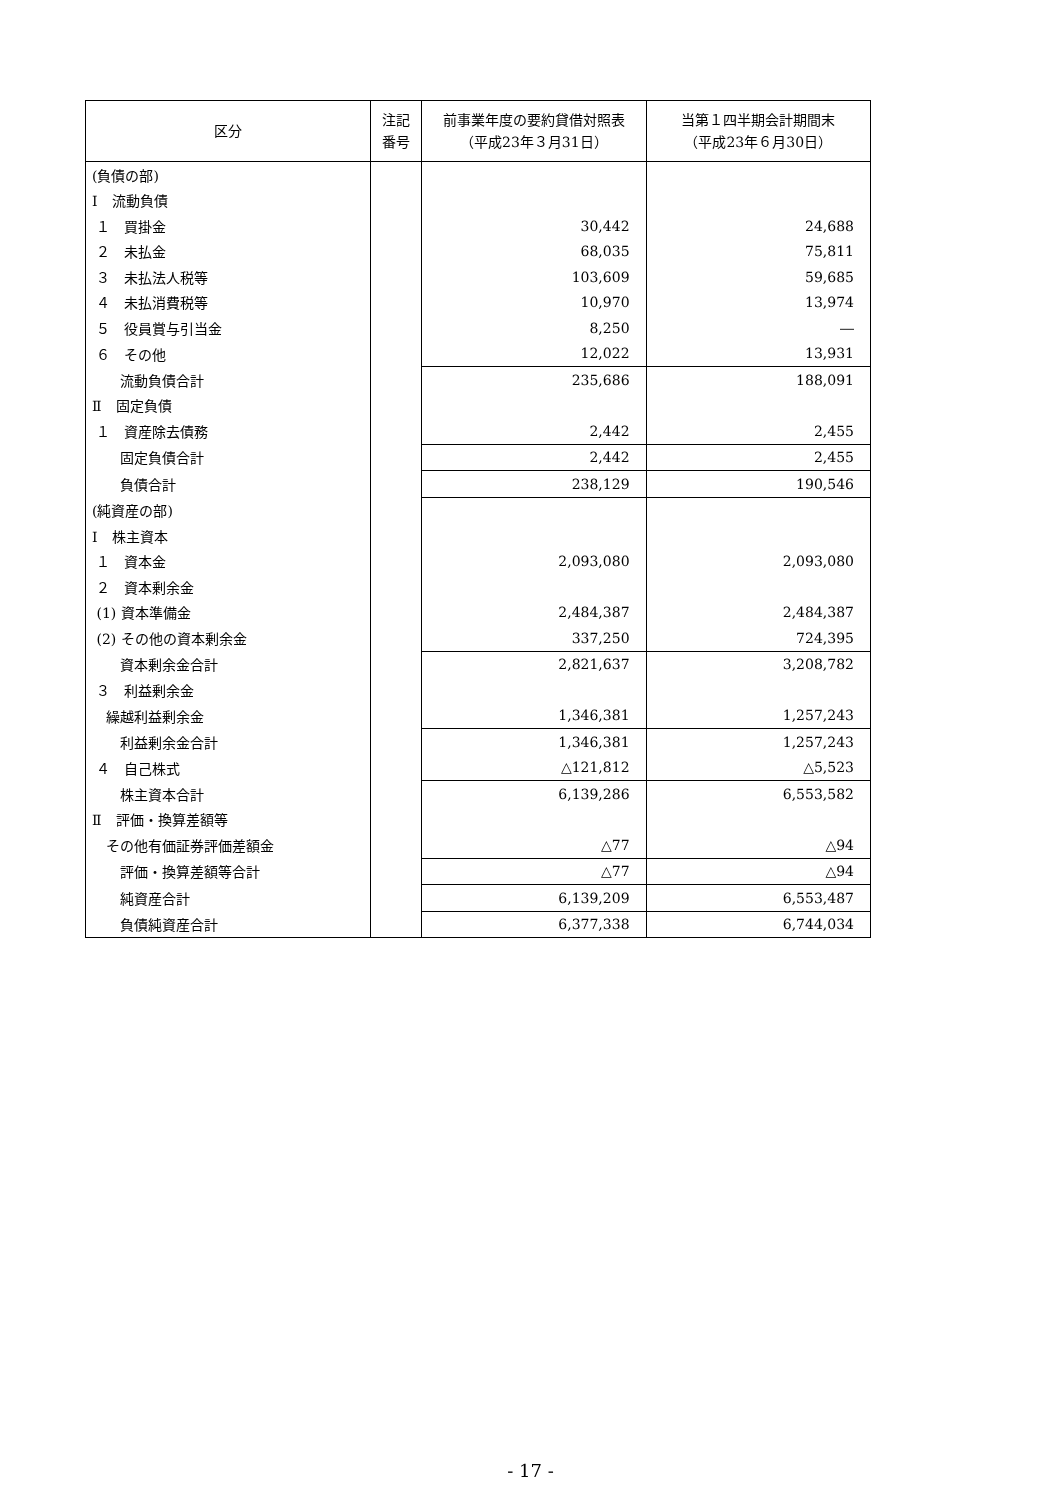| 区分 | 注記 番号 | 前事業年度の要約貸借対照表 （平成23年３月31日） | 当第１四半期会計期間末 （平成23年６月30日） |
| --- | --- | --- | --- |
| (負債の部) | | | |
| Ⅰ 流動負債 | | | |
| １ 買掛金 | | 30,442 | 24,688 |
| ２ 未払金 | | 68,035 | 75,811 |
| ３ 未払法人税等 | | 103,609 | 59,685 |
| ４ 未払消費税等 | | 10,970 | 13,974 |
| ５ 役員賞与引当金 | | 8,250 | ― |
| ６ その他 | | 12,022 | 13,931 |
| 流動負債合計 | | 235,686 | 188,091 |
| Ⅱ 固定負債 | | | |
| １ 資産除去債務 | | 2,442 | 2,455 |
| 固定負債合計 | | 2,442 | 2,455 |
| 負債合計 | | 238,129 | 190,546 |
| (純資産の部) | | | |
| Ⅰ 株主資本 | | | |
| １ 資本金 | | 2,093,080 | 2,093,080 |
| ２ 資本剰余金 | | | |
| (1) 資本準備金 | | 2,484,387 | 2,484,387 |
| (2) その他の資本剰余金 | | 337,250 | 724,395 |
| 資本剰余金合計 | | 2,821,637 | 3,208,782 |
| ３ 利益剰余金 | | | |
| 繰越利益剰余金 | | 1,346,381 | 1,257,243 |
| 利益剰余金合計 | | 1,346,381 | 1,257,243 |
| ４ 自己株式 | | △121,812 | △5,523 |
| 株主資本合計 | | 6,139,286 | 6,553,582 |
| Ⅱ 評価・換算差額等 | | | |
| その他有価証券評価差額金 | | △77 | △94 |
| 評価・換算差額等合計 | | △77 | △94 |
| 純資産合計 | | 6,139,209 | 6,553,487 |
| 負債純資産合計 | | 6,377,338 | 6,744,034 |
- 17 -